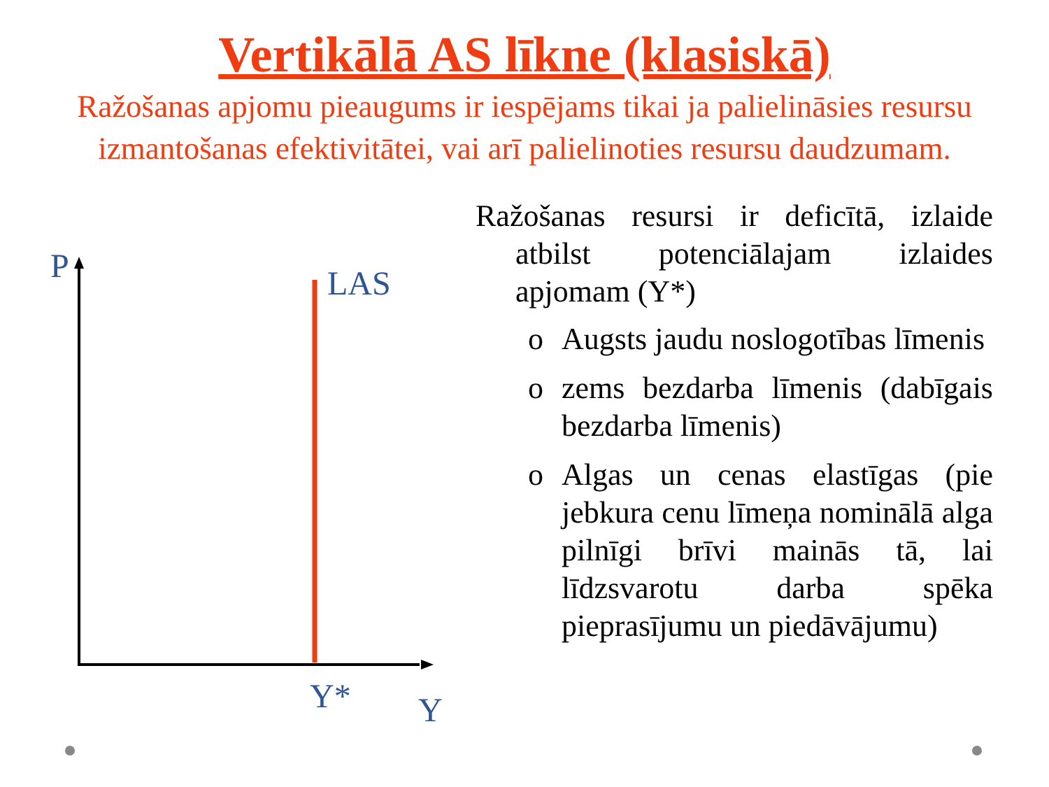Vertikālā AS līkne (klasiskā)
Ražošanas apjomu pieaugums ir iespējams tikai ja palielināsies resursu izmantošanas efektivitātei, vai arī palielinoties resursu daudzumam.
P LAS
Y* Y
Ražošanas resursi ir deficītā, izlaide atbilst potenciālajam izlaides apjomam (Y*)
o Augsts jaudu noslogotības līmenis
o zems bezdarba līmenis (dabīgais bezdarba līmenis)
o Algas un cenas elastīgas (pie jebkura cenu līmeņa nominālā alga pilnīgi brīvi mainās tā, lai līdzsvarotu darba spēka pieprasījumu un piedāvājumu)